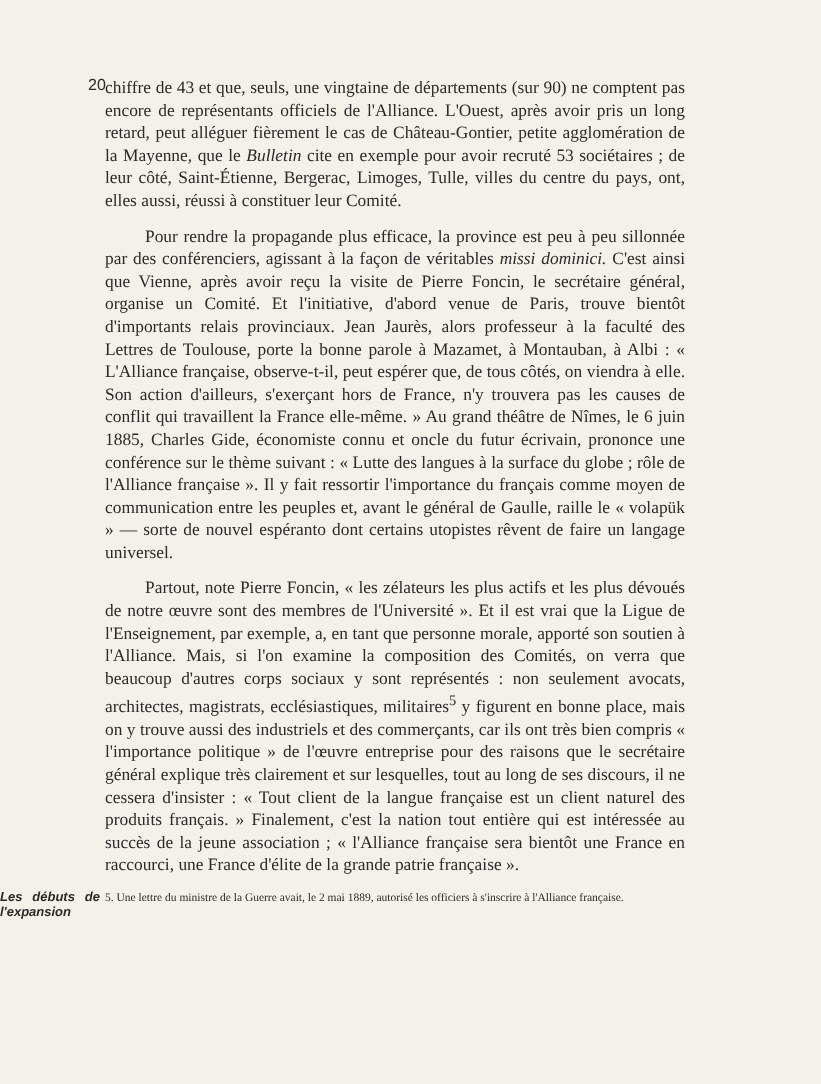20
chiffre de 43 et que, seuls, une vingtaine de départements (sur 90) ne comptent pas encore de représentants officiels de l'Alliance. L'Ouest, après avoir pris un long retard, peut alléguer fièrement le cas de Château-Gontier, petite agglomération de la Mayenne, que le Bulletin cite en exemple pour avoir recruté 53 sociétaires ; de leur côté, Saint-Étienne, Bergerac, Limoges, Tulle, villes du centre du pays, ont, elles aussi, réussi à constituer leur Comité.
Pour rendre la propagande plus efficace, la province est peu à peu sillonnée par des conférenciers, agissant à la façon de véritables missi dominici. C'est ainsi que Vienne, après avoir reçu la visite de Pierre Foncin, le secrétaire général, organise un Comité. Et l'initiative, d'abord venue de Paris, trouve bientôt d'importants relais provinciaux. Jean Jaurès, alors professeur à la faculté des Lettres de Toulouse, porte la bonne parole à Mazamet, à Montauban, à Albi : « L'Alliance française, observe-t-il, peut espérer que, de tous côtés, on viendra à elle. Son action d'ailleurs, s'exerçant hors de France, n'y trouvera pas les causes de conflit qui travaillent la France elle-même. » Au grand théâtre de Nîmes, le 6 juin 1885, Charles Gide, économiste connu et oncle du futur écrivain, prononce une conférence sur le thème suivant : « Lutte des langues à la surface du globe ; rôle de l'Alliance française ». Il y fait ressortir l'importance du français comme moyen de communication entre les peuples et, avant le général de Gaulle, raille le « volapük » — sorte de nouvel espéranto dont certains utopistes rêvent de faire un langage universel.
Partout, note Pierre Foncin, « les zélateurs les plus actifs et les plus dévoués de notre œuvre sont des membres de l'Université ». Et il est vrai que la Ligue de l'Enseignement, par exemple, a, en tant que personne morale, apporté son soutien à l'Alliance. Mais, si l'on examine la composition des Comités, on verra que beaucoup d'autres corps sociaux y sont représentés : non seulement avocats, architectes, magistrats, ecclésiastiques, militaires<sup>5</sup> y figurent en bonne place, mais on y trouve aussi des industriels et des commerçants, car ils ont très bien compris « l'importance politique » de l'œuvre entreprise pour des raisons que le secrétaire général explique très clairement et sur lesquelles, tout au long de ses discours, il ne cessera d'insister : « Tout client de la langue française est un client naturel des produits français. » Finalement, c'est la nation tout entière qui est intéressée au succès de la jeune association ; « l'Alliance française sera bientôt une France en raccourci, une France d'élite de la grande patrie française ».
Les débuts de l'expansion
5. Une lettre du ministre de la Guerre avait, le 2 mai 1889, autorisé les officiers à s'inscrire à l'Alliance française.